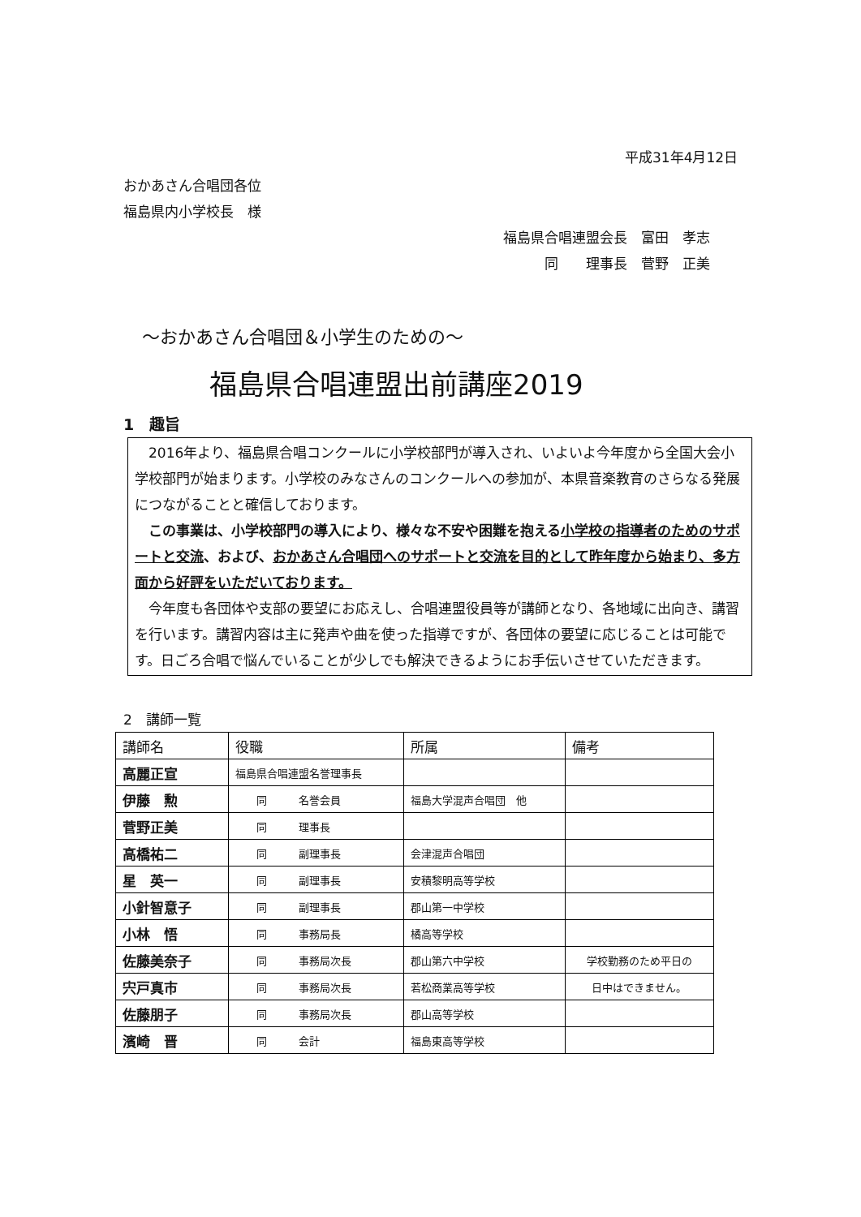平成31年4月12日
おかあさん合唱団各位
福島県内小学校長　様
福島県合唱連盟会長　富田　孝志
　　　同　　理事長　菅野　正美
～おかあさん合唱団＆小学生のための～
福島県合唱連盟出前講座2019
1　趣旨
　2016年より、福島県合唱コンクールに小学校部門が導入され、いよいよ今年度から全国大会小学校部門が始まります。小学校のみなさんのコンクールへの参加が、本県音楽教育のさらなる発展につながることと確信しております。
　この事業は、小学校部門の導入により、様々な不安や困難を抱える小学校の指導者のためのサポートと交流、および、おかあさん合唱団へのサポートと交流を目的として昨年度から始まり、多方面から好評をいただいております。
　今年度も各団体や支部の要望にお応えし、合唱連盟役員等が講師となり、各地域に出向き、講習を行います。講習内容は主に発声や曲を使った指導ですが、各団体の要望に応じることは可能です。日ごろ合唱で悩んでいることが少しでも解決できるようにお手伝いさせていただきます。
2　講師一覧
| 講師名 | 役職 | 所属 | 備考 |
| --- | --- | --- | --- |
| 高麗正宣 | 福島県合唱連盟名誉理事長 | | |
| 伊藤 勲 | 同 名誉会員 | 福島大学混声合唱団 他 | |
| 菅野正美 | 同 理事長 | | |
| 高橋祐二 | 同 副理事長 | 会津混声合唱団 | |
| 星 英一 | 同 副理事長 | 安積黎明高等学校 | |
| 小針智意子 | 同 副理事長 | 郡山第一中学校 | |
| 小林 悟 | 同 事務局長 | 橘高等学校 | |
| 佐藤美奈子 | 同 事務局次長 | 郡山第六中学校 | 学校勤務のため平日の |
| 宍戸真市 | 同 事務局次長 | 若松商業高等学校 | 日中はできません。 |
| 佐藤朋子 | 同 事務局次長 | 郡山高等学校 | |
| 濱崎 晋 | 同 会計 | 福島東高等学校 | |